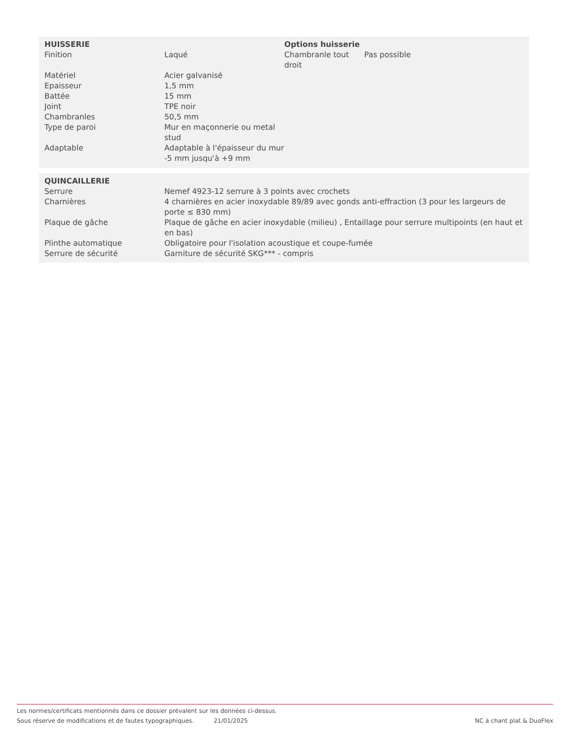| HUISSERIE | | Options huisserie | |
| Finition | Laqué | Chambranle tout droit | Pas possible |
| Matériel | Acier galvanisé | | |
| Epaisseur | 1,5 mm | | |
| Battée | 15 mm | | |
| Joint | TPE noir | | |
| Chambranles | 50,5 mm | | |
| Type de paroi | Mur en maçonnerie ou metal stud | | |
| Adaptable | Adaptable à l'épaisseur du mur -5 mm jusqu'à +9 mm | | |
| QUINCAILLERIE | |
| Serrure | Nemef 4923-12 serrure à 3 points avec crochets |
| Charnières | 4 charnières en acier inoxydable 89/89 avec gonds anti-effraction (3 pour les largeurs de porte ≤ 830 mm) |
| Plaque de gâche | Plaque de gâche en acier inoxydable (milieu) , Entaillage pour serrure multipoints (en haut et en bas) |
| Plinthe automatique | Obligatoire pour l'isolation acoustique et coupe-fumée |
| Serrure de sécurité | Garniture de sécurité SKG*** - compris |
Les normes/certificats mentionnés dans ce dossier prévalent sur les données ci-dessus.
Sous réserve de modifications et de fautes typographiques. 21/01/2025 NC à chant plat & DuoFlex